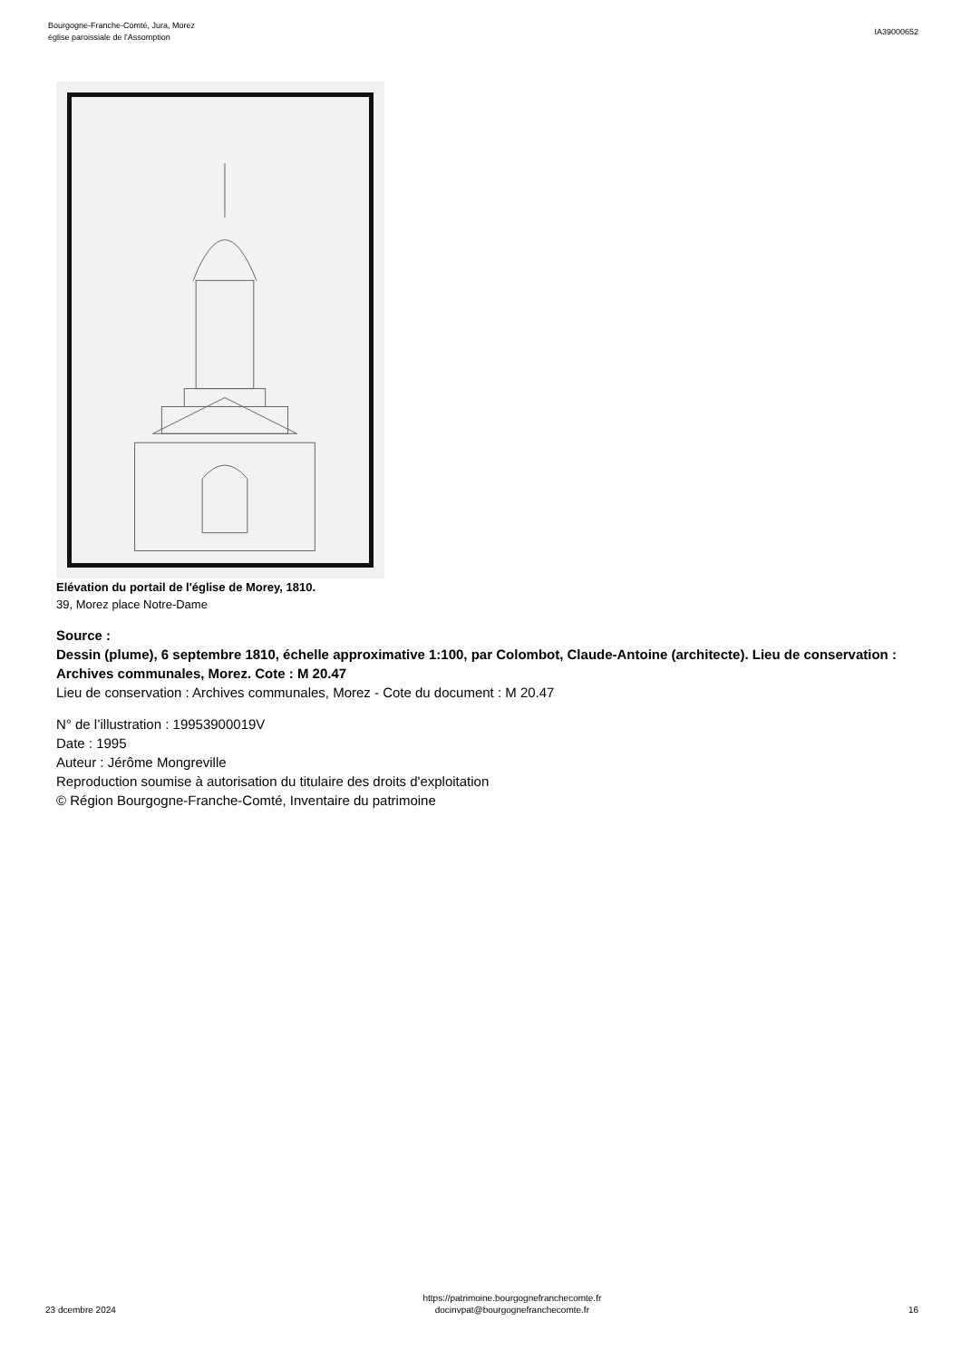Bourgogne-Franche-Comté, Jura, Morez
église paroissiale de l'Assomption
IA39000652
Elévation du portail de l'église de Morey, 1810.
39, Morez place Notre-Dame
Source :
Dessin (plume), 6 septembre 1810, échelle approximative 1:100, par Colombot, Claude-Antoine (architecte). Lieu de conservation : Archives communales, Morez. Cote : M 20.47
Lieu de conservation : Archives communales, Morez - Cote du document : M 20.47
N° de l’illustration : 19953900019V
Date : 1995
Auteur : Jérôme Mongreville
Reproduction soumise à autorisation du titulaire des droits d'exploitation
© Région Bourgogne-Franche-Comté, Inventaire du patrimoine
23 dcembre 2024
https://patrimoine.bourgognefranchecomte.fr
docinvpat@bourgognefranchecomte.fr
16